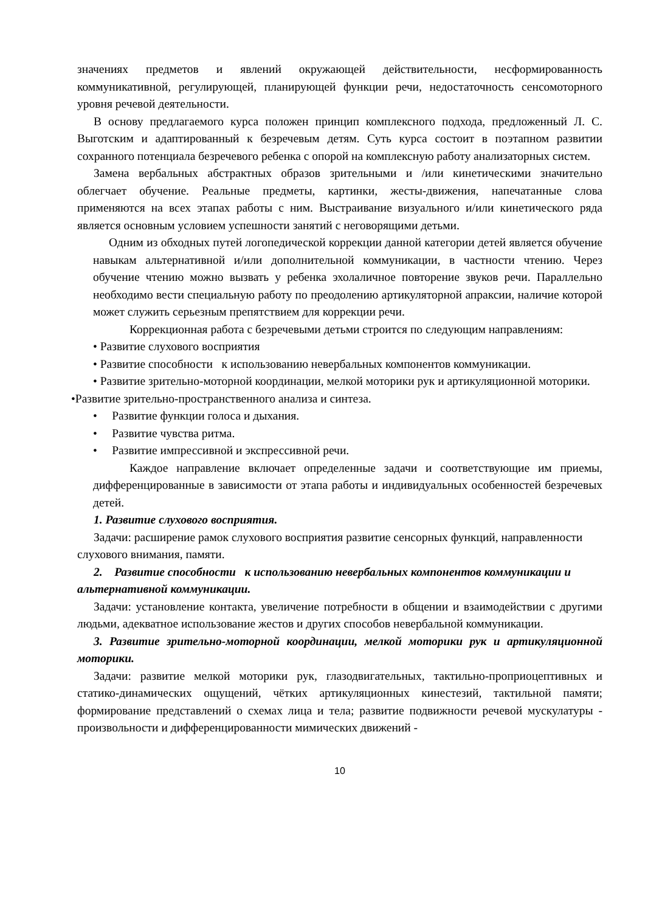значениях предметов и явлений окружающей действительности, несформированность коммуникативной, регулирующей, планирующей функции речи, недостаточность сенсомоторного уровня речевой деятельности.
В основу предлагаемого курса положен принцип комплексного подхода, предложенный Л. С. Выготским и адаптированный к безречевым детям. Суть курса состоит в поэтапном развитии сохранного потенциала безречевого ребенка с опорой на комплексную работу анализаторных систем.
Замена вербальных абстрактных образов зрительными и /или кинетическими значительно облегчает обучение. Реальные предметы, картинки, жесты-движения, напечатанные слова применяются на всех этапах работы с ним. Выстраивание визуального и/или кинетического ряда является основным условием успешности занятий с неговорящими детьми.
Одним из обходных путей логопедической коррекции данной категории детей является обучение навыкам альтернативной и/или дополнительной коммуникации, в частности чтению. Через обучение чтению можно вызвать у ребенка эхолаличное повторение звуков речи. Параллельно необходимо вести специальную работу по преодолению артикуляторной апраксии, наличие которой может служить серьезным препятствием для коррекции речи.
Коррекционная работа с безречевыми детьми строится по следующим направлениям:
• Развитие слухового восприятия
• Развитие способности к использованию невербальных компонентов коммуникации.
• Развитие зрительно-моторной координации, мелкой моторики рук и артикуляционной моторики.
•Развитие зрительно-пространственного анализа и синтеза.
• Развитие функции голоса и дыхания.
• Развитие чувства ритма.
• Развитие импрессивной и экспрессивной речи.
Каждое направление включает определенные задачи и соответствующие им приемы, дифференцированные в зависимости от этапа работы и индивидуальных особенностей безречевых детей.
1. Развитие слухового восприятия.
Задачи: расширение рамок слухового восприятия развитие сенсорных функций, направленности слухового внимания, памяти.
2. Развитие способности к использованию невербальных компонентов коммуникации и альтернативной коммуникации.
Задачи: установление контакта, увеличение потребности в общении и взаимодействии с другими людьми, адекватное использование жестов и других способов невербальной коммуникации.
3. Развитие зрительно-моторной координации, мелкой моторики рук и артикуляционной моторики.
Задачи: развитие мелкой моторики рук, глазодвигательных, тактильно-проприоцептивных и статико-динамических ощущений, чётких артикуляционных кинестезий, тактильной памяти; формирование представлений о схемах лица и тела; развитие подвижности речевой мускулатуры - произвольности и дифференцированности мимических движений -
10